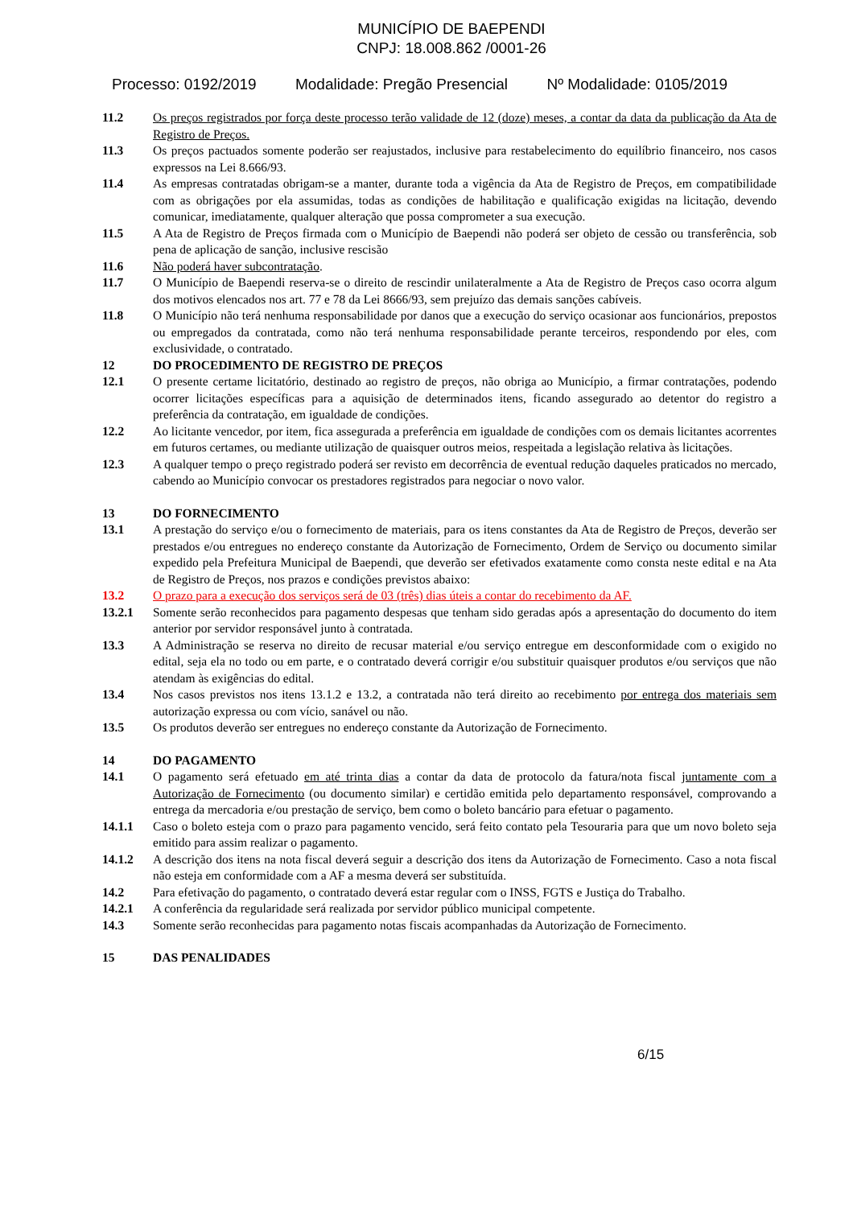MUNICÍPIO DE BAEPENDI
CNPJ: 18.008.862 /0001-26
Processo: 0192/2019 Modalidade: Pregão Presencial Nº Modalidade: 0105/2019
11.2 Os preços registrados por força deste processo terão validade de 12 (doze) meses, a contar da data da publicação da Ata de Registro de Preços.
11.3 Os preços pactuados somente poderão ser reajustados, inclusive para restabelecimento do equilíbrio financeiro, nos casos expressos na Lei 8.666/93.
11.4 As empresas contratadas obrigam-se a manter, durante toda a vigência da Ata de Registro de Preços, em compatibilidade com as obrigações por ela assumidas, todas as condições de habilitação e qualificação exigidas na licitação, devendo comunicar, imediatamente, qualquer alteração que possa comprometer a sua execução.
11.5 A Ata de Registro de Preços firmada com o Município de Baependi não poderá ser objeto de cessão ou transferência, sob pena de aplicação de sanção, inclusive rescisão
11.6 Não poderá haver subcontratação.
11.7 O Município de Baependi reserva-se o direito de rescindir unilateralmente a Ata de Registro de Preços caso ocorra algum dos motivos elencados nos art. 77 e 78 da Lei 8666/93, sem prejuízo das demais sanções cabíveis.
11.8 O Município não terá nenhuma responsabilidade por danos que a execução do serviço ocasionar aos funcionários, prepostos ou empregados da contratada, como não terá nenhuma responsabilidade perante terceiros, respondendo por eles, com exclusividade, o contratado.
12 DO PROCEDIMENTO DE REGISTRO DE PREÇOS
12.1 O presente certame licitatório, destinado ao registro de preços, não obriga ao Município, a firmar contratações, podendo ocorrer licitações específicas para a aquisição de determinados itens, ficando assegurado ao detentor do registro a preferência da contratação, em igualdade de condições.
12.2 Ao licitante vencedor, por item, fica assegurada a preferência em igualdade de condições com os demais licitantes acorrentes em futuros certames, ou mediante utilização de quaisquer outros meios, respeitada a legislação relativa às licitações.
12.3 A qualquer tempo o preço registrado poderá ser revisto em decorrência de eventual redução daqueles praticados no mercado, cabendo ao Município convocar os prestadores registrados para negociar o novo valor.
13 DO FORNECIMENTO
13.1 A prestação do serviço e/ou o fornecimento de materiais, para os itens constantes da Ata de Registro de Preços, deverão ser prestados e/ou entregues no endereço constante da Autorização de Fornecimento, Ordem de Serviço ou documento similar expedido pela Prefeitura Municipal de Baependi, que deverão ser efetivados exatamente como consta neste edital e na Ata de Registro de Preços, nos prazos e condições previstos abaixo:
13.2 O prazo para a execução dos serviços será de 03 (três) dias úteis a contar do recebimento da AF.
13.2.1 Somente serão reconhecidos para pagamento despesas que tenham sido geradas após a apresentação do documento do item anterior por servidor responsável junto à contratada.
13.3 A Administração se reserva no direito de recusar material e/ou serviço entregue em desconformidade com o exigido no edital, seja ela no todo ou em parte, e o contratado deverá corrigir e/ou substituir quaisquer produtos e/ou serviços que não atendam às exigências do edital.
13.4 Nos casos previstos nos itens 13.1.2 e 13.2, a contratada não terá direito ao recebimento por entrega dos materiais sem autorização expressa ou com vício, sanável ou não.
13.5 Os produtos deverão ser entregues no endereço constante da Autorização de Fornecimento.
14 DO PAGAMENTO
14.1 O pagamento será efetuado em até trinta dias a contar da data de protocolo da fatura/nota fiscal juntamente com a Autorização de Fornecimento (ou documento similar) e certidão emitida pelo departamento responsável, comprovando a entrega da mercadoria e/ou prestação de serviço, bem como o boleto bancário para efetuar o pagamento.
14.1.1 Caso o boleto esteja com o prazo para pagamento vencido, será feito contato pela Tesouraria para que um novo boleto seja emitido para assim realizar o pagamento.
14.1.2 A descrição dos itens na nota fiscal deverá seguir a descrição dos itens da Autorização de Fornecimento. Caso a nota fiscal não esteja em conformidade com a AF a mesma deverá ser substituída.
14.2 Para efetivação do pagamento, o contratado deverá estar regular com o INSS, FGTS e Justiça do Trabalho.
14.2.1 A conferência da regularidade será realizada por servidor público municipal competente.
14.3 Somente serão reconhecidas para pagamento notas fiscais acompanhadas da Autorização de Fornecimento.
15 DAS PENALIDADES
6/15